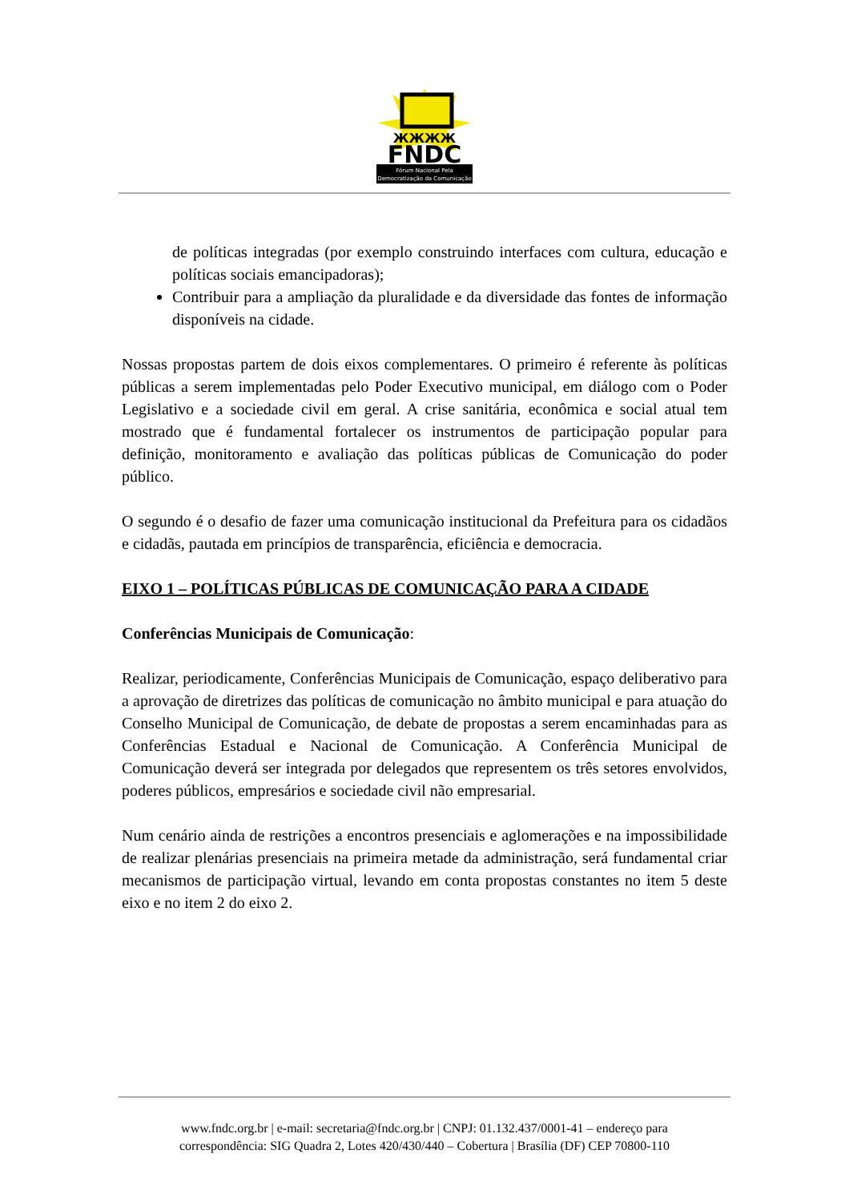ЖЖЖЖ
FNDC
Fórum Nacional Pela
Democratização da Comunicação
de políticas integradas (por exemplo construindo interfaces com cultura, educação e políticas sociais emancipadoras);
Contribuir para a ampliação da pluralidade e da diversidade das fontes de informação disponíveis na cidade.
Nossas propostas partem de dois eixos complementares. O primeiro é referente às políticas públicas a serem implementadas pelo Poder Executivo municipal, em diálogo com o Poder Legislativo e a sociedade civil em geral. A crise sanitária, econômica e social atual tem mostrado que é fundamental fortalecer os instrumentos de participação popular para definição, monitoramento e avaliação das políticas públicas de Comunicação do poder público.
O segundo é o desafio de fazer uma comunicação institucional da Prefeitura para os cidadãos e cidadãs, pautada em princípios de transparência, eficiência e democracia.
EIXO 1 – POLÍTICAS PÚBLICAS DE COMUNICAÇÃO PARA A CIDADE
Conferências Municipais de Comunicação:
Realizar, periodicamente, Conferências Municipais de Comunicação, espaço deliberativo para a aprovação de diretrizes das políticas de comunicação no âmbito municipal e para atuação do Conselho Municipal de Comunicação, de debate de propostas a serem encaminhadas para as Conferências Estadual e Nacional de Comunicação. A Conferência Municipal de Comunicação deverá ser integrada por delegados que representem os três setores envolvidos, poderes públicos, empresários e sociedade civil não empresarial.
Num cenário ainda de restrições a encontros presenciais e aglomerações e na impossibilidade de realizar plenárias presenciais na primeira metade da administração, será fundamental criar mecanismos de participação virtual, levando em conta propostas constantes no item 5 deste eixo e no item 2 do eixo 2.
www.fndc.org.br | e-mail: secretaria@fndc.org.br | CNPJ: 01.132.437/0001-41 – endereço para
correspondência: SIG Quadra 2, Lotes 420/430/440 – Cobertura | Brasília (DF) CEP 70800-110